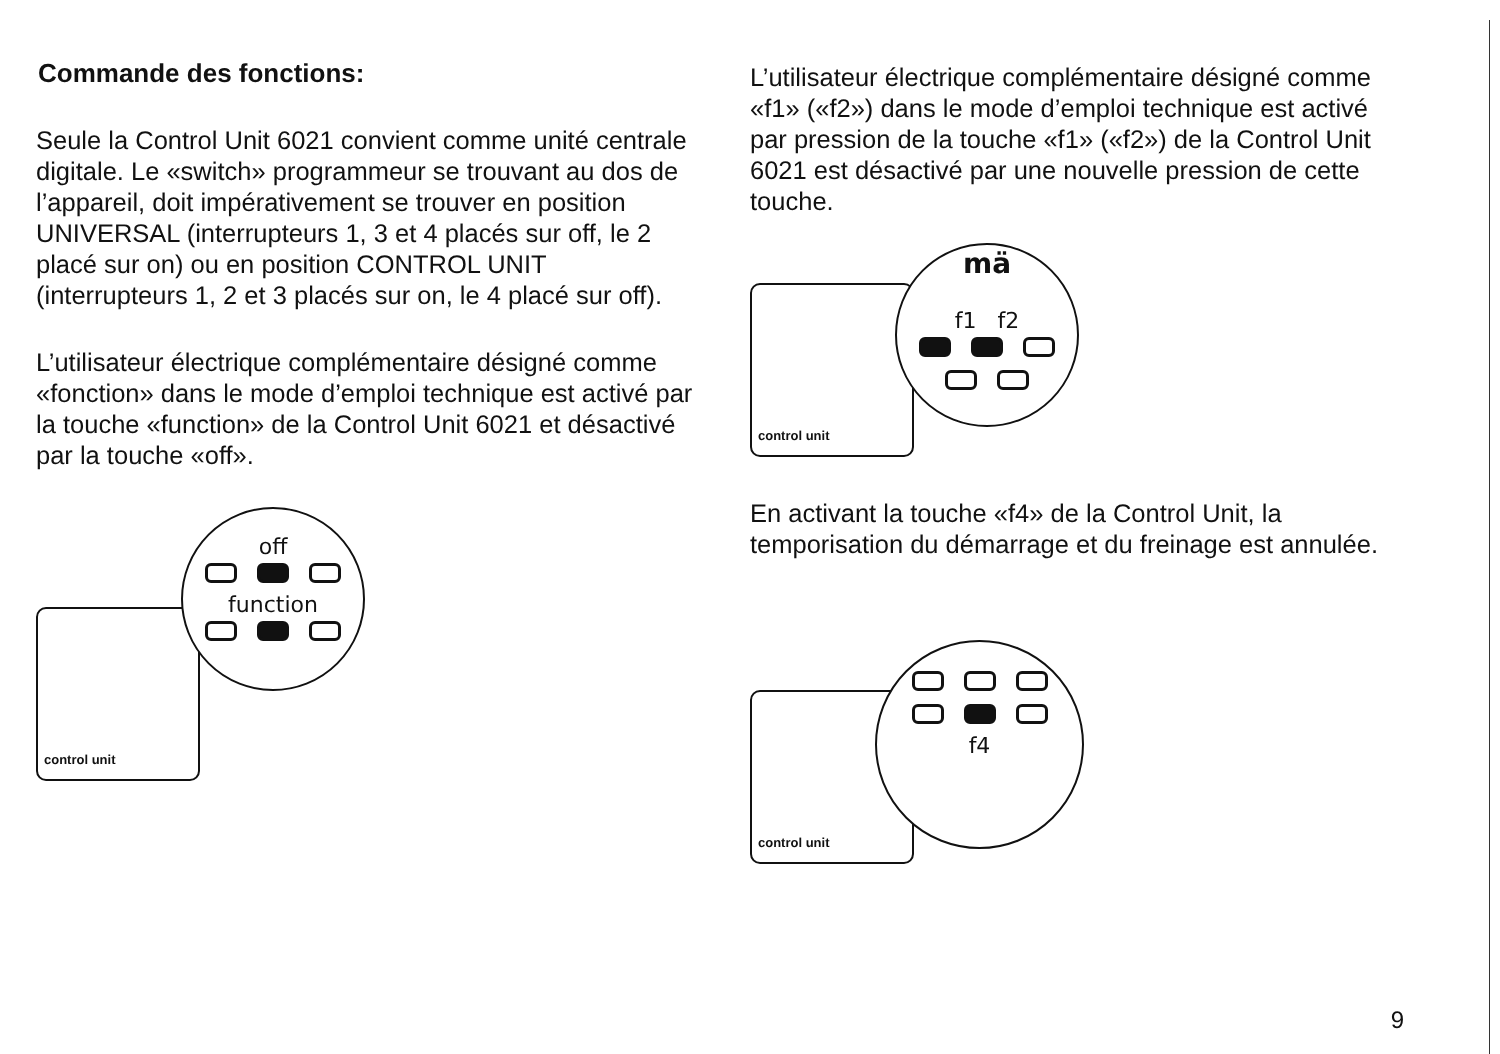Commande des fonctions:
Seule la Control Unit 6021 convient comme unité centrale digitale. Le «switch» programmeur se trouvant au dos de l’appareil, doit impérativement se trouver en position UNIVERSAL (interrupteurs 1, 3 et 4 placés sur off, le 2 placé sur on) ou en position CONTROL UNIT (interrupteurs 1, 2 et 3 placés sur on, le 4 placé sur off).
L’utilisateur électrique complémentaire désigné comme «fonction» dans le mode d’emploi technique est activé par la touche «function» de la Control Unit 6021 et désactivé par la touche «off».
control unit
off
function
L’utilisateur électrique complémentaire désigné comme «f1» («f2») dans le mode d’emploi technique est activé par pression de la touche «f1» («f2») de la Control Unit 6021 est désactivé par une nouvelle pression de cette touche.
control unit
mä
f1 f2
En activant la touche «f4» de la Control Unit, la temporisation du démarrage et du freinage est annulée.
control unit
f4
9